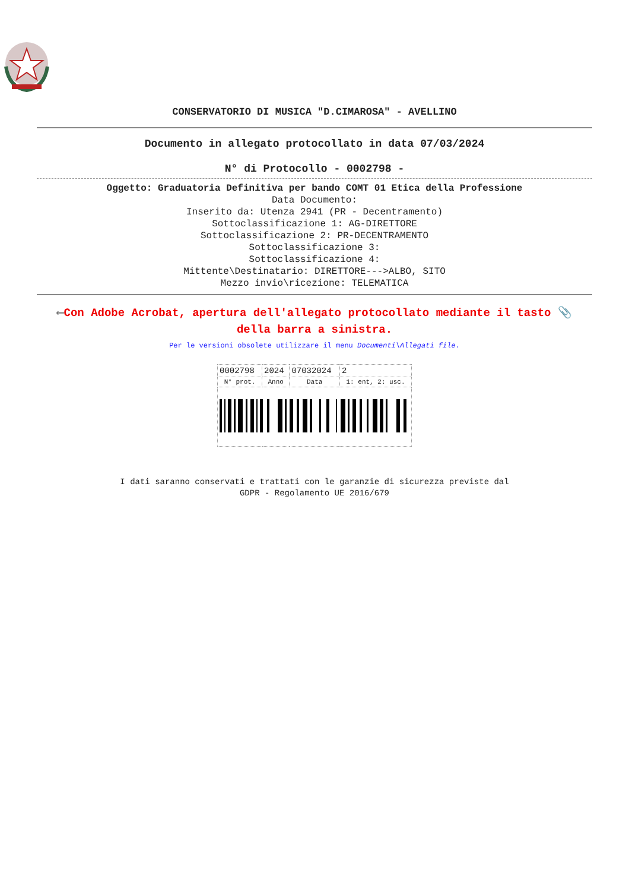CONSERVATORIO DI MUSICA "D.CIMAROSA" - AVELLINO
Documento in allegato protocollato in data 07/03/2024
N° di Protocollo - 0002798 -
Oggetto: Graduatoria Definitiva per bando COMT 01 Etica della Professione
Data Documento:
Inserito da: Utenza 2941 (PR - Decentramento)
Sottoclassificazione 1: AG-DIRETTORE
Sottoclassificazione 2: PR-DECENTRAMENTO
Sottoclassificazione 3:
Sottoclassificazione 4:
Mittente\Destinatario: DIRETTORE--->ALBO, SITO
Mezzo invio\ricezione: TELEMATICA
⟵Con Adobe Acrobat, apertura dell'allegato protocollato mediante il tasto 📎 della barra a sinistra.
Per le versioni obsolete utilizzare il menu Documenti\Allegati file.
| 0002798 | 2024 | 07032024 | 2 |
| N° prot. | Anno | Data | 1: ent, 2: usc. |
I dati saranno conservati e trattati con le garanzie di sicurezza previste dal
GDPR - Regolamento UE 2016/679